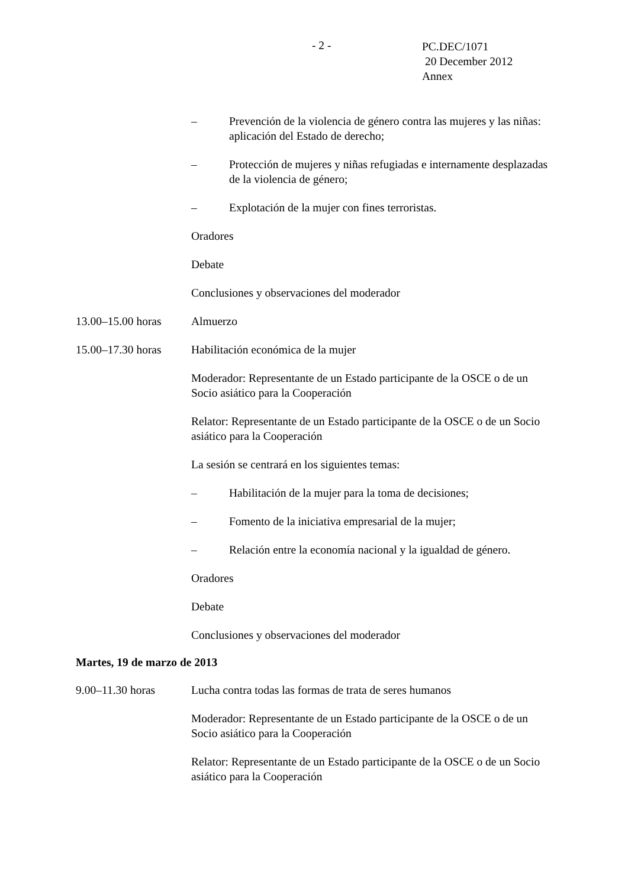- 2 -
PC.DEC/1071
20 December 2012
Annex
– Prevención de la violencia de género contra las mujeres y las niñas: aplicación del Estado de derecho;
– Protección de mujeres y niñas refugiadas e internamente desplazadas de la violencia de género;
– Explotación de la mujer con fines terroristas.
Oradores
Debate
Conclusiones y observaciones del moderador
13.00–15.00 horas
Almuerzo
15.00–17.30 horas
Habilitación económica de la mujer
Moderador: Representante de un Estado participante de la OSCE o de un Socio asiático para la Cooperación
Relator: Representante de un Estado participante de la OSCE o de un Socio asiático para la Cooperación
La sesión se centrará en los siguientes temas:
– Habilitación de la mujer para la toma de decisiones;
– Fomento de la iniciativa empresarial de la mujer;
– Relación entre la economía nacional y la igualdad de género.
Oradores
Debate
Conclusiones y observaciones del moderador
Martes, 19 de marzo de 2013
9.00–11.30 horas Lucha contra todas las formas de trata de seres humanos
Moderador: Representante de un Estado participante de la OSCE o de un Socio asiático para la Cooperación
Relator: Representante de un Estado participante de la OSCE o de un Socio asiático para la Cooperación